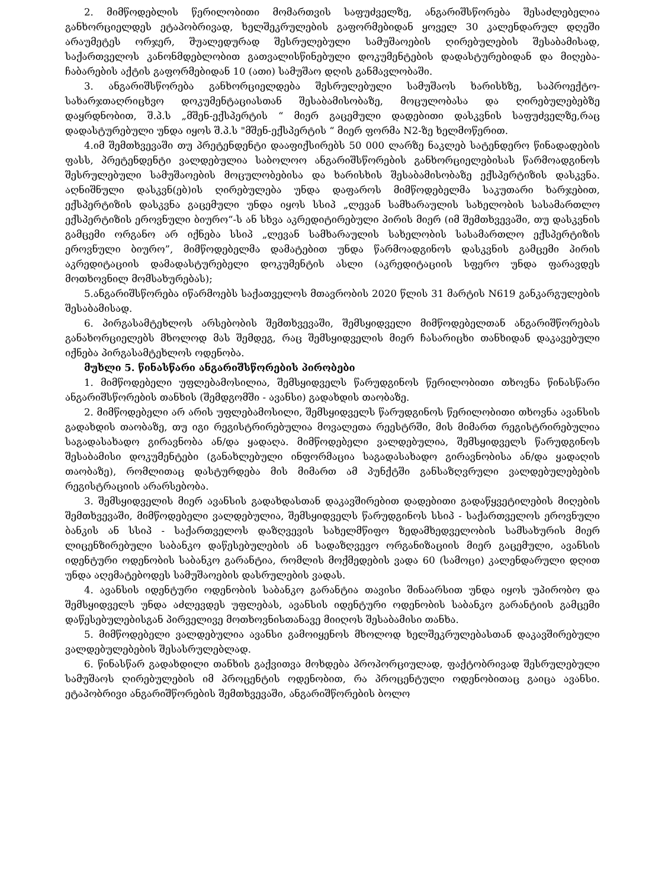2. მიმწოდებლის წერილობითი მომართვის საფუძველზე, ანგარიშსწორება შესაძლებელია განხორციელდეს ეტაპობრივად, ხელშეკრულების გაფორმებიდან ყოველ 30 კალენდარულ დღეში არაუმეტეს ორჯერ, შუალედურად შესრულებული სამუშაოების ღირებულების შესაბამისად, საქართველოს კანონმდებლობით გათვალისწინებული დოკუმენტების დადასტურებიდან და მიღება-ჩაბარების აქტის გაფორმებიდან 10 (ათი) სამუშაო დღის განმავლობაში.
3. ანგარიშსწორება განხორციელდება შესრულებული სამუშაოს ხარისხზე, საპროექტო-სახარჯთაღრიცხვო დოკუმენტაციასთან შესაბამისობაზე, მოცულობასა და ღირებულებებზე დაყრდნობით, შ.პ.ს „მშენ-ექსპერტის “ მიერ გაცემული დადებითი დასკვნის საფუძველზე,რაც დადასტურებული უნდა იყოს შ.პ.ს "მშენ-ექსპერტის “ მიერ ფორმა N2-ზე ხელმოწერით.
4.იმ შემთხვევაში თუ პრეტენდენტი დააფიქსირებს 50 000 ლარზე ნაკლებ სატენდერო წინადადების ფასს, პრეტენდენტი ვალდებულია საბოლოო ანგარიშსწორების განხორციელებისას წარმოადგინოს შესრულებული სამუშაოების მოცულობებისა და ხარისხის შესაბამისობაზე ექსპერტიზის დასკვნა. აღნიშნული დასკვნ(ებ)ის ღირებულება უნდა დაფაროს მიმწოდებელმა საკუთარი ხარჯებით, ექსპერტიზის დასკვნა გაცემული უნდა იყოს სსიპ „ლევან სამხარაულის სახელობის სასამართლო ექსპერტიზის ეროვნული ბიურო“-ს ან სხვა აკრედიტირებული პირის მიერ (იმ შემთხვევაში, თუ დასკვნის გამცემი ორგანო არ იქნება სსიპ „ლევან სამხარაულის სახელობის სასამართლო ექსპერტიზის ეროვნული ბიურო”, მიმწოდებელმა დამატებით უნდა წარმოადგინოს დასკვნის გამცემი პირის აკრედიტაციის დამადასტურებელი დოკუმენტის ასლი (აკრედიტაციის სფერო უნდა ფარავდეს მოთხოვნილ მომსახურებას);
5.ანგარიშსწორება იწარმოებს საქათველოს მთავრობის 2020 წლის 31 მარტის N619 განკარგულების შესაბამისად.
6. პირგასამტეხლოს არსებობის შემთხვევაში, შემსყიდველი მიმწოდებელთან ანგარიშწორებას განახორციელებს მხოლოდ მას შემდეგ, რაც შემსყიდველის მიერ ჩასარიცხი თანხიდან დაკავებული იქნება პირგასამტეხლოს ოდენობა.
მუხლი 5. წინასწარი ანგარიშსწორების პირობები
1. მიმწოდებელი უფლებამოსილია, შემსყიდველს წარუდგინოს წერილობითი თხოვნა წინასწარი ანგარიშსწორების თანხის (შემდგომში - ავანსი) გადახდის თაობაზე.
2. მიმწოდებელი არ არის უფლებამოსილი, შემსყიდველს წარუდგინოს წერილობითი თხოვნა ავანსის გადახდის თაობაზე, თუ იგი რეგისტრირებულია მოვალეთა რეესტრში, მის მიმართ რეგისტრირებულია საგადასახადო გირავნობა ან/და ყადაღა. მიმწოდებელი ვალდებულია, შემსყიდველს წარუდგინოს შესაბამისი დოკუმენტები (განახლებული ინფორმაცია საგადასახადო გირავნობისა ან/და ყადაღის თაობაზე), რომლითაც დასტურდება მის მიმართ ამ პუნქტში განსაზღვრული ვალდებულებების რეგისტრაციის არარსებობა.
3. შემსყიდველის მიერ ავანსის გადახდასთან დაკავშირებით დადებითი გადაწყვეტილების მიღების შემთხვევაში, მიმწოდებელი ვალდებულია, შემსყიდველს წარუდგინოს სსიპ - საქართველოს ეროვნული ბანკის ან სსიპ - საქართველოს დაზღვევის სახელმწიფო ზედამხედველობის სამსახურის მიერ ლიცენზირებული საბანკო დაწესებულების ან სადაზღვევო ორგანიზაციის მიერ გაცემული, ავანსის იდენტური ოდენობის საბანკო გარანტია, რომლის მოქმედების ვადა 60 (სამოცი) კალენდარული დღით უნდა აღემატებოდეს სამუშაოების დასრულების ვადას.
4. ავანსის იდენტური ოდენობის საბანკო გარანტია თავისი შინაარსით უნდა იყოს უპირობო და შემსყიდველს უნდა აძლევდეს უფლებას, ავანსის იდენტური ოდენობის საბანკო გარანტიის გამცემი დაწესებულებისგან პირველივე მოთხოვნისთანავე მიიღოს შესაბამისი თანხა.
5. მიმწოდებელი ვალდებულია ავანსი გამოიყენოს მხოლოდ ხელშეკრულებასთან დაკავშირებული ვალდებულებების შესასრულებლად.
6. წინასწარ გადახდილი თანხის გაქვითვა მოხდება პროპორციულად, ფაქტობრივად შესრულებული სამუშაოს ღირებულების იმ პროცენტის ოდენობით, რა პროცენტული ოდენობითაც გაიცა ავანსი. ეტაპობრივი ანგარიშწორების შემთხვევაში, ანგარიშწორების ბოლო